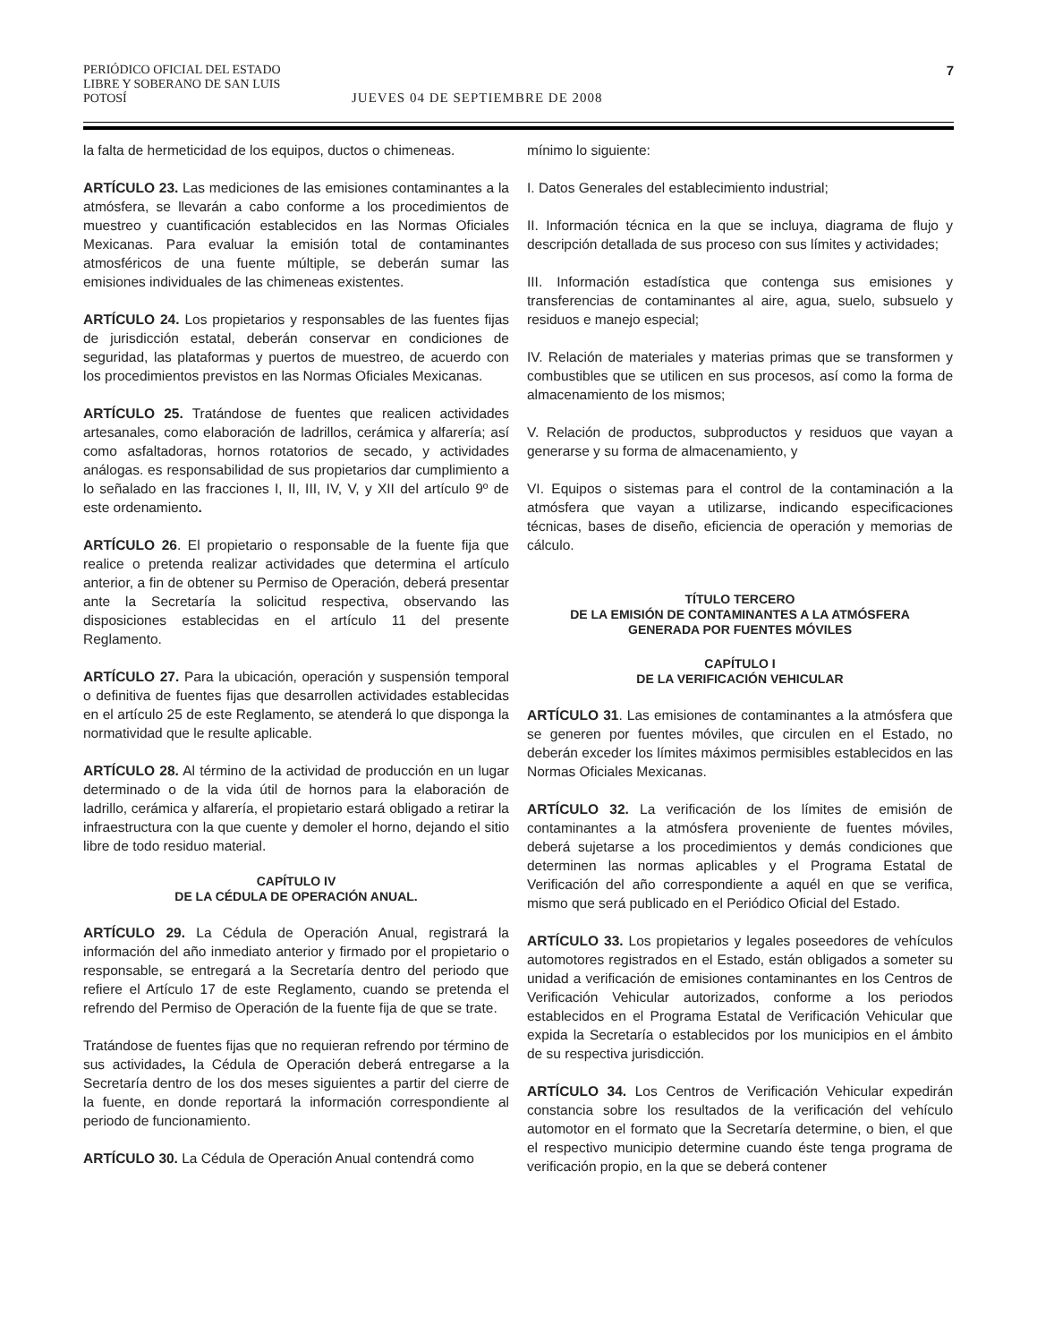PERIÓDICO OFICIAL DEL ESTADO
LIBRE Y SOBERANO DE SAN LUIS POTOSÍ
JUEVES 04 DE SEPTIEMBRE DE 2008
7
la falta de hermeticidad de los equipos, ductos o chimeneas.
ARTÍCULO 23. Las mediciones de las emisiones contaminantes a la atmósfera, se llevarán a cabo conforme a los procedimientos de muestreo y cuantificación establecidos en las Normas Oficiales Mexicanas. Para evaluar la emisión total de contaminantes atmosféricos de una fuente múltiple, se deberán sumar las emisiones individuales de las chimeneas existentes.
ARTÍCULO 24. Los propietarios y responsables de las fuentes fijas de jurisdicción estatal, deberán conservar en condiciones de seguridad, las plataformas y puertos de muestreo, de acuerdo con los procedimientos previstos en las Normas Oficiales Mexicanas.
ARTÍCULO 25. Tratándose de fuentes que realicen actividades artesanales, como elaboración de ladrillos, cerámica y alfarería; así como asfaltadoras, hornos rotatorios de secado, y actividades análogas. es responsabilidad de sus propietarios dar cumplimiento a lo señalado en las fracciones I, II, III, IV, V, y XII del artículo 9º de este ordenamiento.
ARTÍCULO 26. El propietario o responsable de la fuente fija que realice o pretenda realizar actividades que determina el artículo anterior, a fin de obtener su Permiso de Operación, deberá presentar ante la Secretaría la solicitud respectiva, observando las disposiciones establecidas en el artículo 11 del presente Reglamento.
ARTÍCULO 27. Para la ubicación, operación y suspensión temporal o definitiva de fuentes fijas que desarrollen actividades establecidas en el artículo 25 de este Reglamento, se atenderá lo que disponga la normatividad que le resulte aplicable.
ARTÍCULO 28. Al término de la actividad de producción en un lugar determinado o de la vida útil de hornos para la elaboración de ladrillo, cerámica y alfarería, el propietario estará obligado a retirar la infraestructura con la que cuente y demoler el horno, dejando el sitio libre de todo residuo material.
CAPÍTULO IV
DE LA CÉDULA DE OPERACIÓN ANUAL.
ARTÍCULO 29. La Cédula de Operación Anual, registrará la información del año inmediato anterior y firmado por el propietario o responsable, se entregará a la Secretaría dentro del periodo que refiere el Artículo 17 de este Reglamento, cuando se pretenda el refrendo del Permiso de Operación de la fuente fija de que se trate.
Tratándose de fuentes fijas que no requieran refrendo por término de sus actividades, la Cédula de Operación deberá entregarse a la Secretaría dentro de los dos meses siguientes a partir del cierre de la fuente, en donde reportará la información correspondiente al periodo de funcionamiento.
ARTÍCULO 30. La Cédula de Operación Anual contendrá como
mínimo lo siguiente:
I. Datos Generales del establecimiento industrial;
II. Información técnica en la que se incluya, diagrama de flujo y descripción detallada de sus proceso con sus límites y actividades;
III. Información estadística que contenga sus emisiones y transferencias de contaminantes al aire, agua, suelo, subsuelo y residuos e manejo especial;
IV. Relación de materiales y materias primas que se transformen y combustibles que se utilicen en sus procesos, así como la forma de almacenamiento de los mismos;
V. Relación de productos, subproductos y residuos que vayan a generarse y su forma de almacenamiento, y
VI. Equipos o sistemas para el control de la contaminación a la atmósfera que vayan a utilizarse, indicando especificaciones técnicas, bases de diseño, eficiencia de operación y memorias de cálculo.
TÍTULO TERCERO
DE LA EMISIÓN DE CONTAMINANTES A LA ATMÓSFERA
GENERADA POR FUENTES MÓVILES
CAPÍTULO I
DE LA VERIFICACIÓN VEHICULAR
ARTÍCULO 31. Las emisiones de contaminantes a la atmósfera que se generen por fuentes móviles, que circulen en el Estado, no deberán exceder los límites máximos permisibles establecidos en las Normas Oficiales Mexicanas.
ARTÍCULO 32. La verificación de los límites de emisión de contaminantes a la atmósfera proveniente de fuentes móviles, deberá sujetarse a los procedimientos y demás condiciones que determinen las normas aplicables y el Programa Estatal de Verificación del año correspondiente a aquél en que se verifica, mismo que será publicado en el Periódico Oficial del Estado.
ARTÍCULO 33. Los propietarios y legales poseedores de vehículos automotores registrados en el Estado, están obligados a someter su unidad a verificación de emisiones contaminantes en los Centros de Verificación Vehicular autorizados, conforme a los periodos establecidos en el Programa Estatal de Verificación Vehicular que expida la Secretaría o establecidos por los municipios en el ámbito de su respectiva jurisdicción.
ARTÍCULO 34. Los Centros de Verificación Vehicular expedirán constancia sobre los resultados de la verificación del vehículo automotor en el formato que la Secretaría determine, o bien, el que el respectivo municipio determine cuando éste tenga programa de verificación propio, en la que se deberá contener